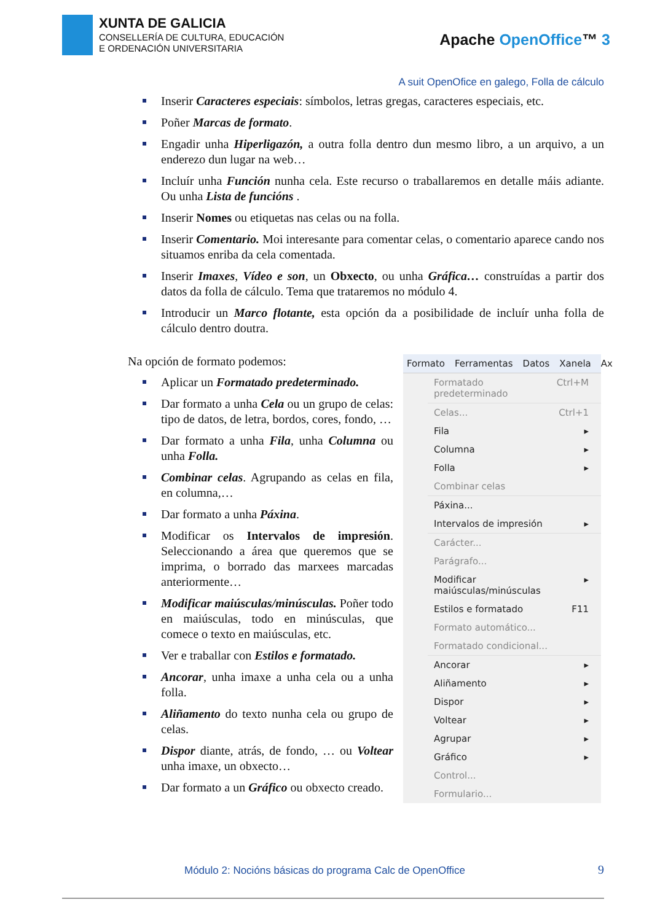XUNTA DE GALICIA
CONSELLERÍA DE CULTURA, EDUCACIÓN
E ORDENACIÓN UNIVERSITARIA
Apache OpenOffice™ 3
A suit OpenOfice en galego, Folla de cálculo
Inserir Caracteres especiais: símbolos, letras gregas, caracteres especiais, etc.
Poñer Marcas de formato.
Engadir unha Hiperligazón, a outra folla dentro dun mesmo libro, a un arquivo, a un enderezo dun lugar na web…
Incluír unha Función nunha cela. Este recurso o traballaremos en detalle máis adiante. Ou unha Lista de funcións .
Inserir Nomes ou etiquetas nas celas ou na folla.
Inserir Comentario. Moi interesante para comentar celas, o comentario aparece cando nos situamos enriba da cela comentada.
Inserir Imaxes, Vídeo e son, un Obxecto, ou unha Gráfica… construídas a partir dos datos da folla de cálculo. Tema que trataremos no módulo 4.
Introducir un Marco flotante, esta opción da a posibilidade de incluír unha folla de cálculo dentro doutra.
Na opción de formato podemos:
Aplicar un Formatado predeterminado.
Dar formato a unha Cela ou un grupo de celas: tipo de datos, de letra, bordos, cores, fondo, …
Dar formato a unha Fila, unha Columna ou unha Folla.
Combinar celas. Agrupando as celas en fila, en columna,…
Dar formato a unha Páxina.
Modificar os Intervalos de impresión. Seleccionando a área que queremos que se imprima, o borrado das marxees marcadas anteriormente…
Modificar maiúsculas/minúsculas. Poñer todo en maiúsculas, todo en minúsculas, que comece o texto en maiúsculas, etc.
Ver e traballar con Estilos e formatado.
Ancorar, unha imaxe a unha cela ou a unha folla.
Aliñamento do texto nunha cela ou grupo de celas.
Dispor diante, atrás, de fondo, … ou Voltear unha imaxe, un obxecto…
Dar formato a un Gráfico ou obxecto creado.
Formato Ferramentas Datos Xanela Ax
Formatado predeterminado Ctrl+M
Celas... Ctrl+1
Fila ▸
Columna ▸
Folla ▸
Combinar celas
Páxina...
Intervalos de impresión ▸
Carácter...
Parágrafo...
Modificar maiúsculas/minúsculas ▸
Estilos e formatado F11
Formato automático...
Formatado condicional...
Ancorar ▸
Aliñamento ▸
Dispor ▸
Voltear ▸
Agrupar ▸
Gráfico ▸
Control...
Formulario...
Módulo 2: Nocións básicas do programa Calc de OpenOffice
9